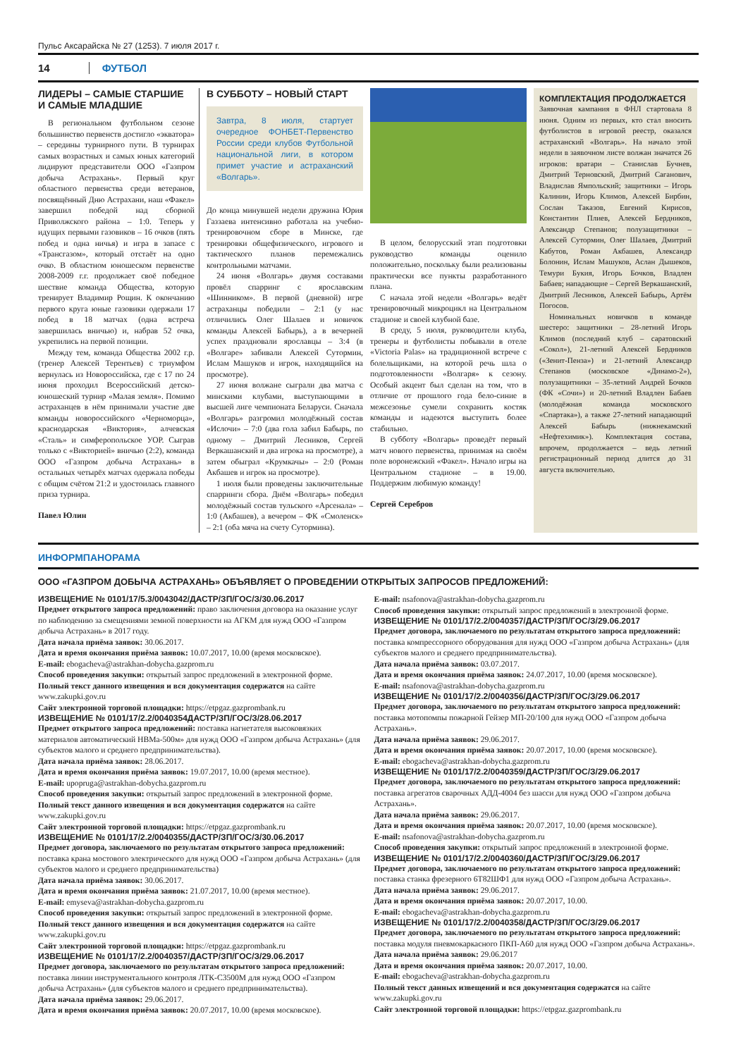Пульс Аксарайска № 27 (1253). 7 июля 2017 г.
14 ФУТБОЛ
ЛИДЕРЫ – САМЫЕ СТАРШИЕ
И САМЫЕ МЛАДШИЕ
В региональном футбольном сезоне большинство первенств достигло «экватора» – середины турнирного пути. В турнирах самых возрастных и самых юных категорий лидируют представители ООО «Газпром добыча Астрахань». Первый круг областного первенства среди ветеранов, посвящённый Дню Астрахани, наш «Факел» завершил победой над сборной Приволжского района – 1:0. Теперь у идущих первыми газовиков – 16 очков (пять побед и одна ничья) и игра в запасе с «Трансгазом», который отстаёт на одно очко. В областном юношеском первенстве 2008-2009 г.г. продолжает своё победное шествие команда Общества, которую тренирует Владимир Рощин. К окончанию первого круга юные газовики одержали 17 побед в 18 матчах (одна встреча завершилась вничью) и, набрав 52 очка, укрепились на первой позиции.
Между тем, команда Общества 2002 г.р. (тренер Алексей Терентьев) с триумфом вернулась из Новороссийска, где с 17 по 24 июня проходил Всероссийский детско-юношеский турнир «Малая земля». Помимо астраханцев в нём принимали участие две команды новороссийского «Черноморца», краснодарская «Виктория», алчевская «Сталь» и симферопольское УОР. Сыграв только с «Викторией» вничью (2:2), команда ООО «Газпром добыча Астрахань» в остальных четырёх матчах одержала победы с общим счётом 21:2 и удостоилась главного приза турнира.
Павел Юлин
В СУББОТУ – НОВЫЙ СТАРТ
Завтра, 8 июля, стартует очередное ФОНБЕТ-Первенство России среди клубов Футбольной национальной лиги, в котором примет участие и астраханский «Волгарь».
До конца минувшей недели дружина Юрия Газзаева интенсивно работала на учебно-тренировочном сборе в Минске, где тренировки общефизического, игрового и тактического планов перемежались контрольными матчами.
24 июня «Волгарь» двумя составами провёл спарринг с ярославским «Шинником». В первой (дневной) игре астраханцы победили – 2:1 (у нас отличились Олег Шалаев и новичок команды Алексей Бабырь), а в вечерней успех праздновали ярославцы – 3:4 (в «Волгаре» забивали Алексей Сутормин, Ислам Машуков и игрок, находящийся на просмотре).
27 июня волжане сыграли два матча с минскими клубами, выступающими в высшей лиге чемпионата Беларуси. Сначала «Волгарь» разгромил молодёжный состав «Ислочи» – 7:0 (два гола забил Бабырь, по одному – Дмитрий Лесников, Сергей Веркашанский и два игрока на просмотре), а затем обыграл «Крумкачы» – 2:0 (Роман Акбашев и игрок на просмотре).
1 июля были проведены заключительные спарринги сбора. Днём «Волгарь» победил молодёжный состав тульского «Арсенала» – 1:0 (Акбашев), а вечером – ФК «Смоленск» – 2:1 (оба мяча на счету Сутормина).
В целом, белорусский этап подготовки руководство команды оценило положительно, поскольку были реализованы практически все пункты разработанного плана.
С начала этой недели «Волгарь» ведёт тренировочный микроцикл на Центральном стадионе и своей клубной базе.
В среду, 5 июля, руководители клуба, тренеры и футболисты побывали в отеле «Victoria Palas» на традиционной встрече с болельщиками, на которой речь шла о подготовленности «Волгаря» к сезону. Особый акцент был сделан на том, что в отличие от прошлого года бело-синие в межсезонье сумели сохранить костяк команды и надеются выступить более стабильно.
В субботу «Волгарь» проведёт первый матч нового первенства, принимая на своём поле воронежский «Факел». Начало игры на Центральном стадионе – в 19.00. Поддержим любимую команду!
Сергей Серебров
КОМПЛЕКТАЦИЯ ПРОДОЛЖАЕТСЯ
Заявочная кампания в ФНЛ стартовала 8 июня. Одним из первых, кто стал вносить футболистов в игровой реестр, оказался астраханский «Волгарь». На начало этой недели в заявочном листе волжан значатся 26 игроков: вратари – Станислав Бучнев, Дмитрий Терновский, Дмитрий Сағанович, Владислав Ямпольский; защитники – Игорь Калинин, Игорь Климов, Алексей Бирбин, Сослан Таказов, Евгений Кирисов, Константин Плиев, Алексей Бердников, Александр Степанов; полузащитники – Алексей Сутормин, Олег Шалаев, Дмитрий Кабутов, Роман Акбашев, Александр Болонин, Ислам Машуков, Аслан Дышеков, Темури Букия, Игорь Бочков, Владлен Бабаев; нападающие – Сергей Веркашанский, Дмитрий Лесников, Алексей Бабырь, Артём Погосов.
Номинальных новичков в команде шестеро: защитники – 28-летний Игорь Климов (последний клуб – саратовский «Сокол»), 21-летний Алексей Бердников («Зенит-Пенза») и 21-летний Александр Степанов (московское «Динамо-2»), полузащитники – 35-летний Андрей Бочков (ФК «Сочи») и 20-летний Владлен Бабаев (молодёжная команда московского «Спартака»), а также 27-летний нападающий Алексей Бабырь (нижнекамский «Нефтехимик»). Комплектация состава, впрочем, продолжается – ведь летний регистрационный период длится до 31 августа включительно.
ИНФОРМПАНОРАМА
ООО «ГАЗПРОМ ДОБЫЧА АСТРАХАНЬ» ОБЪЯВЛЯЕТ О ПРОВЕДЕНИИ ОТКРЫТЫХ ЗАПРОСОВ ПРЕДЛОЖЕНИЙ:
ИЗВЕЩЕНИЕ № 0101/17/5.3/0043042/ДАСТР/ЗП/ГОС/З/30.06.2017
Предмет открытого запроса предложений: право заключения договора на оказание услуг по наблюдению за смещениями земной поверхности на АГКМ для нужд ООО «Газпром добыча Астрахань» в 2017 году.
Дата начала приёма заявок: 30.06.2017.
Дата и время окончания приёма заявок: 10.07.2017, 10.00 (время московское).
E-mail: ebogacheva@astrakhan-dobycha.gazprom.ru
Способ проведения закупки: открытый запрос предложений в электронной форме.
Полный текст данного извещения и вся документация содержатся на сайте www.zakupki.gov.ru
Сайт электронной торговой площадки: https://etpgaz.gazprombank.ru
ИЗВЕЩЕНИЕ № 0101/17/2.2/0040354ДАСТР/ЗП/ГОС/З/28.06.2017
Предмет открытого запроса предложений: поставка нагнетателя высоковязких материалов автоматический НВМа-500м» для нужд ООО «Газпром добыча Астрахань» (для субъектов малого и среднего предпринимательства).
Дата начала приёма заявок: 28.06.2017.
Дата и время окончания приёма заявок: 19.07.2017, 10.00 (время местное).
E-mail: upopruga@astrakhan-dobycha.gazprom.ru
Способ проведения закупки: открытый запрос предложений в электронной форме.
Полный текст данного извещения и вся документация содержатся на сайте www.zakupki.gov.ru
Сайт электронной торговой площадки: https://etpgaz.gazprombank.ru
ИЗВЕЩЕНИЕ № 0101/17/2.2/0040355/ДАСТР/ЗП/ГОС/З/30.06.2017
Предмет договора, заключаемого по результатам открытого запроса предложений: поставка крана мостового электрического для нужд ООО «Газпром добыча Астрахань» (для субъектов малого и среднего предпринимательства)
Дата начала приёма заявок: 30.06.2017.
Дата и время окончания приёма заявок: 21.07.2017, 10.00 (время местное).
E-mail: emyseva@astrakhan-dobycha.gazprom.ru
Способ проведения закупки: открытый запрос предложений в электронной форме.
Полный текст данного извещения и вся документация содержатся на сайте www.zakupki.gov.ru
Сайт электронной торговой площадки: https://etpgaz.gazprombank.ru
ИЗВЕЩЕНИЕ № 0101/17/2.2/0040357/ДАСТР/ЗП/ГОС/З/29.06.2017
Предмет договора, заключаемого по результатам открытого запроса предложений: поставка линии инструментального контроля ЛТК-С3500М для нужд ООО «Газпром добыча Астрахань» (для субъектов малого и среднего предпринимательства).
Дата начала приёма заявок: 29.06.2017.
Дата и время окончания приёма заявок: 20.07.2017, 10.00 (время московское).
E-mail: nsafonova@astrakhan-dobycha.gazprom.ru
Способ проведения закупки: открытый запрос предложений в электронной форме.
ИЗВЕЩЕНИЕ № 0101/17/2.2/0040357/ДАСТР/ЗП/ГОС/З/29.06.2017
Предмет договора, заключаемого по результатам открытого запроса предложений: поставка компрессорного оборудования для нужд ООО «Газпром добыча Астрахань» (для субъектов малого и среднего предпринимательства).
Дата начала приёма заявок: 03.07.2017.
Дата и время окончания приёма заявок: 24.07.2017, 10.00 (время московское).
E-mail: nsafonova@astrakhan-dobycha.gazprom.ru
ИЗВЕЩЕНИЕ № 0101/17/2.2/0040356/ДАСТР/ЗП/ГОС/З/29.06.2017
Предмет договора, заключаемого по результатам открытого запроса предложений: поставка мотопомпы пожарной Гейзер МП-20/100 для нужд ООО «Газпром добыча Астрахань».
Дата начала приёма заявок: 29.06.2017.
Дата и время окончания приёма заявок: 20.07.2017, 10.00 (время московское).
E-mail: ebogacheva@astrakhan-dobycha.gazprom.ru
ИЗВЕЩЕНИЕ № 0101/17/2.2/0040359/ДАСТР/ЗП/ГОС/З/29.06.2017
Предмет договора, заключаемого по результатам открытого запроса предложений: поставка агрегатов сварочных АДД-4004 без шасси для нужд ООО «Газпром добыча Астрахань».
Дата начала приёма заявок: 29.06.2017.
Дата и время окончания приёма заявок: 20.07.2017, 10.00 (время московское).
E-mail: nsafonova@astrakhan-dobycha.gazprom.ru
Способ проведения закупки: открытый запрос предложений в электронной форме.
ИЗВЕЩЕНИЕ № 0101/17/2.2/0040360/ДАСТР/ЗП/ГОС/З/29.06.2017
Предмет договора, заключаемого по результатам открытого запроса предложений: поставка станка фрезерного 6Т82ШФ1 для нужд ООО «Газпром добыча Астрахань».
Дата начала приёма заявок: 29.06.2017.
Дата и время окончания приёма заявок: 20.07.2017, 10.00.
E-mail: ebogacheva@astrakhan-dobycha.gazprom.ru
ИЗВЕЩЕНИЕ № 0101/17/2.2/0040358/ДАСТР/ЗП/ГОС/З/29.06.2017
Предмет договора, заключаемого по результатам открытого запроса предложений: поставка модуля пневмокаркасного ПКП-А60 для нужд ООО «Газпром добыча Астрахань».
Дата начала приёма заявок: 29.06.2017
Дата и время окончания приёма заявок: 20.07.2017, 10.00.
E-mail: ebogacheva@astrakhan-dobycha.gazprom.ru
Полный текст данных извещений и вся документация содержатся на сайте www.zakupki.gov.ru
Сайт электронной торговой площадки: https://etpgaz.gazprombank.ru